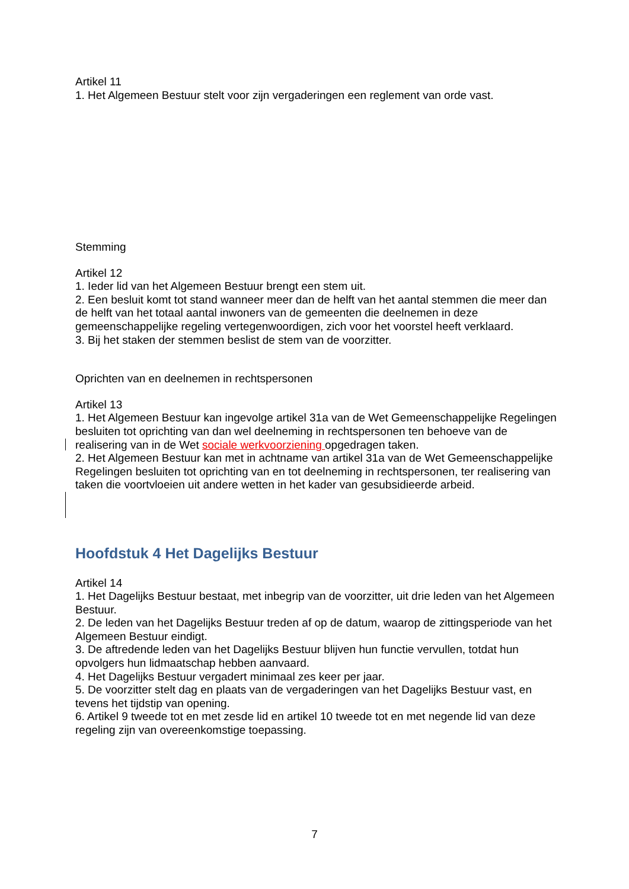Artikel 11
1. Het Algemeen Bestuur stelt voor zijn vergaderingen een reglement van orde vast.
Stemming
Artikel 12
1. Ieder lid van het Algemeen Bestuur brengt een stem uit.
2. Een besluit komt tot stand wanneer meer dan de helft van het aantal stemmen die meer dan de helft van het totaal aantal inwoners van de gemeenten die deelnemen in deze gemeenschappelijke regeling vertegenwoordigen, zich voor het voorstel heeft verklaard.
3. Bij het staken der stemmen beslist de stem van de voorzitter.
Oprichten van en deelnemen in rechtspersonen
Artikel 13
1. Het Algemeen Bestuur kan ingevolge artikel 31a van de Wet Gemeenschappelijke Regelingen besluiten tot oprichting van dan wel deelneming in rechtspersonen ten behoeve van de realisering van in de Wet sociale werkvoorziening opgedragen taken.
2. Het Algemeen Bestuur kan met in achtname van artikel 31a van de Wet Gemeenschappelijke Regelingen besluiten tot oprichting van en tot deelneming in rechtspersonen, ter realisering van taken die voortvloeien uit andere wetten in het kader van gesubsidieerde arbeid.
Hoofdstuk 4 Het Dagelijks Bestuur
Artikel 14
1. Het Dagelijks Bestuur bestaat, met inbegrip van de voorzitter, uit drie leden van het Algemeen Bestuur.
2. De leden van het Dagelijks Bestuur treden af op de datum, waarop de zittingsperiode van het Algemeen Bestuur eindigt.
3. De aftredende leden van het Dagelijks Bestuur blijven hun functie vervullen, totdat hun opvolgers hun lidmaatschap hebben aanvaard.
4. Het Dagelijks Bestuur vergadert minimaal zes keer per jaar.
5. De voorzitter stelt dag en plaats van de vergaderingen van het Dagelijks Bestuur vast, en tevens het tijdstip van opening.
6. Artikel 9 tweede tot en met zesde lid en artikel 10 tweede tot en met negende lid van deze regeling zijn van overeenkomstige toepassing.
7